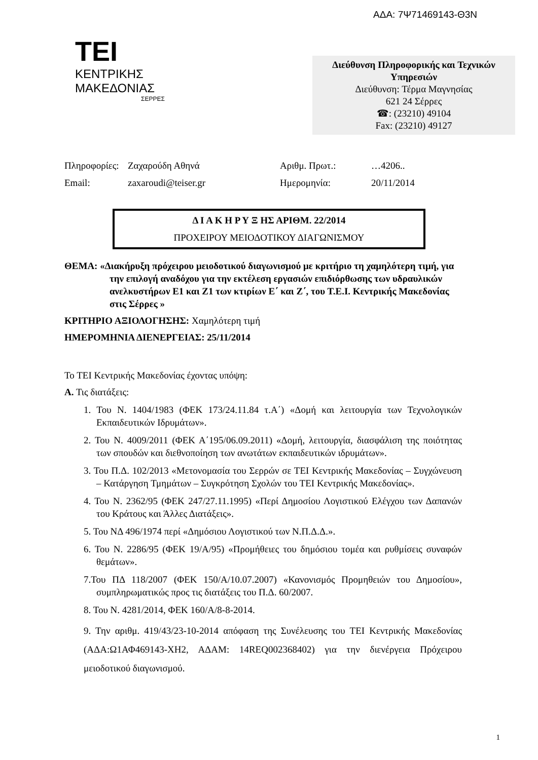ΑΔΑ: 7Ψ71469143-Θ3Ν
TEI
ΚΕΝΤΡΙΚΗΣ
ΜΑΚΕΔΟΝΙΑΣ
ΣΕΡΡΕΣ
Διεύθυνση Πληροφορικής και Τεχνικών Υπηρεσιών
Διεύθυνση: Τέρμα Μαγνησίας
621 24 Σέρρες
☎: (23210) 49104
Fax: (23210) 49127
Πληροφορίες:
Ζαχαρούδη Αθηνά
Αριθμ. Πρωτ.:
…4206..
Email:
zaxaroudi@teiser.gr
Ημερομηνία:
20/11/2014
Δ Ι Α Κ Η Ρ Υ Ξ ΗΣ ΑΡΙΘΜ. 22/2014
ΠΡΟΧΕΙΡΟΥ ΜΕΙΟΔΟΤΙΚΟΥ ΔΙΑΓΩΝΙΣΜΟΥ
ΘΕΜΑ: «Διακήρυξη πρόχειρου μειοδοτικού διαγωνισμού με κριτήριο τη χαμηλότερη τιμή, για την επιλογή αναδόχου για την εκτέλεση εργασιών επιδιόρθωσης των υδραυλικών ανελκυστήρων Ε1 και Ζ1 των κτιρίων Ε΄ και Ζ΄, του Τ.Ε.Ι. Κεντρικής Μακεδονίας στις Σέρρες »
ΚΡΙΤΗΡΙΟ ΑΞΙΟΛΟΓΗΣΗΣ: Χαμηλότερη τιμή
ΗΜΕΡΟΜΗΝΙΑ ΔΙΕΝΕΡΓΕΙΑΣ: 25/11/2014
Το ΤΕΙ Κεντρικής Μακεδονίας έχοντας υπόψη:
Α. Τις διατάξεις:
1. Του Ν. 1404/1983 (ΦΕΚ 173/24.11.84 τ.Α΄) «Δομή και λειτουργία των Τεχνολογικών Εκπαιδευτικών Ιδρυμάτων».
2. Του Ν. 4009/2011 (ΦΕΚ Α΄195/06.09.2011) «Δομή, λειτουργία, διασφάλιση της ποιότητας των σπουδών και διεθνοποίηση των ανωτάτων εκπαιδευτικών ιδρυμάτων».
3. Του Π.Δ. 102/2013 «Μετονομασία του Σερρών σε ΤΕΙ Κεντρικής Μακεδονίας – Συγχώνευση – Κατάργηση Τμημάτων – Συγκρότηση Σχολών του ΤΕΙ Κεντρικής Μακεδονίας».
4. Του Ν. 2362/95 (ΦΕΚ 247/27.11.1995) «Περί Δημοσίου Λογιστικού Ελέγχου των Δαπανών του Κράτους και Άλλες Διατάξεις».
5. Του ΝΔ 496/1974 περί «Δημόσιου Λογιστικού των Ν.Π.Δ.Δ.».
6. Του Ν. 2286/95 (ΦΕΚ 19/Α/95) «Προμήθειες του δημόσιου τομέα και ρυθμίσεις συναφών θεμάτων».
7.Του ΠΔ 118/2007 (ΦΕΚ 150/Α/10.07.2007) «Κανονισμός Προμηθειών του Δημοσίου», συμπληρωματικώς προς τις διατάξεις του Π.Δ. 60/2007.
8. Του Ν. 4281/2014, ΦΕΚ 160/Α/8-8-2014.
9. Την αριθμ. 419/43/23-10-2014 απόφαση της Συνέλευσης του ΤΕΙ Κεντρικής Μακεδονίας (ΑΔΑ:Ω1ΑΦ469143-ΧΗ2, ΑΔΑΜ: 14REQ002368402) για την διενέργεια Πρόχειρου μειοδοτικού διαγωνισμού.
1